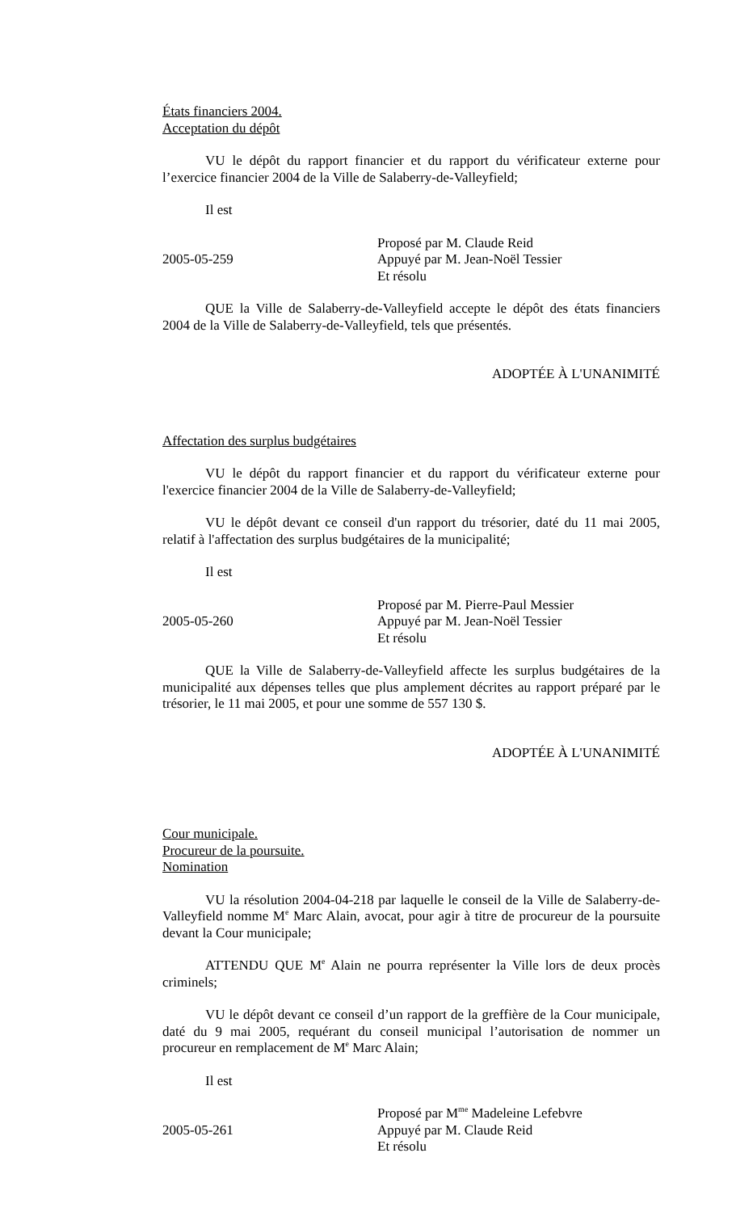États financiers 2004.
Acceptation du dépôt
VU le dépôt du rapport financier et du rapport du vérificateur externe pour l’exercice financier 2004 de la Ville de Salaberry-de-Valleyfield;
Il est
2005-05-259 Proposé par M. Claude Reid
Appuyé par M. Jean-Noël Tessier
Et résolu
QUE la Ville de Salaberry-de-Valleyfield accepte le dépôt des états financiers 2004 de la Ville de Salaberry-de-Valleyfield, tels que présentés.
ADOPTÉE À L'UNANIMITÉ
Affectation des surplus budgétaires
VU le dépôt du rapport financier et du rapport du vérificateur externe pour l'exercice financier 2004 de la Ville de Salaberry-de-Valleyfield;
VU le dépôt devant ce conseil d'un rapport du trésorier, daté du 11 mai 2005, relatif à l'affectation des surplus budgétaires de la municipalité;
Il est
2005-05-260 Proposé par M. Pierre-Paul Messier
Appuyé par M. Jean-Noël Tessier
Et résolu
QUE la Ville de Salaberry-de-Valleyfield affecte les surplus budgétaires de la municipalité aux dépenses telles que plus amplement décrites au rapport préparé par le trésorier, le 11 mai 2005, et pour une somme de 557 130 $.
ADOPTÉE À L'UNANIMITÉ
Cour municipale.
Procureur de la poursuite.
Nomination
VU la résolution 2004-04-218 par laquelle le conseil de la Ville de Salaberry-de-Valleyfield nomme M<sup>e</sup> Marc Alain, avocat, pour agir à titre de procureur de la poursuite devant la Cour municipale;
ATTENDU QUE M<sup>e</sup> Alain ne pourra représenter la Ville lors de deux procès criminels;
VU le dépôt devant ce conseil d’un rapport de la greffière de la Cour municipale, daté du 9 mai 2005, requérant du conseil municipal l’autorisation de nommer un procureur en remplacement de M<sup>e</sup> Marc Alain;
Il est
2005-05-261 Proposé par M<sup>me</sup> Madeleine Lefebvre
Appuyé par M. Claude Reid
Et résolu